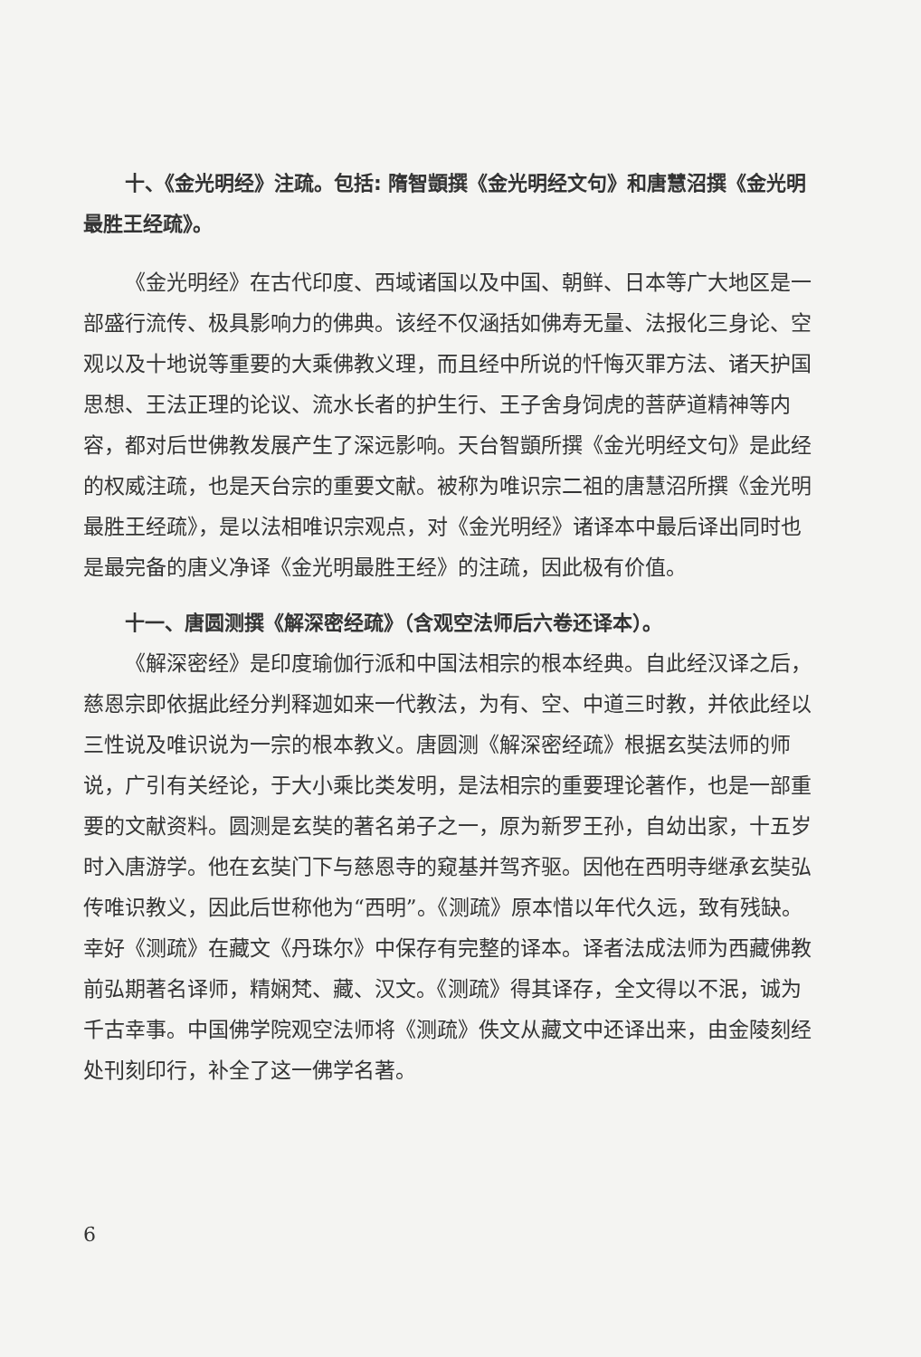十、《金光明经》注疏。包括: 隋智顗撰《金光明经文句》和唐慧沼撰《金光明最胜王经疏》。
《金光明经》在古代印度、西域诸国以及中国、朝鲜、日本等广大地区是一部盛行流传、极具影响力的佛典。该经不仅涵括如佛寿无量、法报化三身论、空观以及十地说等重要的大乘佛教义理，而且经中所说的忏悔灭罪方法、诸天护国思想、王法正理的论议、流水长者的护生行、王子舍身饲虎的菩萨道精神等内容，都对后世佛教发展产生了深远影响。天台智顗所撰《金光明经文句》是此经的权威注疏，也是天台宗的重要文献。被称为唯识宗二祖的唐慧沼所撰《金光明最胜王经疏》，是以法相唯识宗观点，对《金光明经》诸译本中最后译出同时也是最完备的唐义净译《金光明最胜王经》的注疏，因此极有价值。
十一、唐圆测撰《解深密经疏》（含观空法师后六卷还译本）。
《解深密经》是印度瑜伽行派和中国法相宗的根本经典。自此经汉译之后，慈恩宗即依据此经分判释迦如来一代教法，为有、空、中道三时教，并依此经以三性说及唯识说为一宗的根本教义。唐圆测《解深密经疏》根据玄奘法师的师说，广引有关经论，于大小乘比类发明，是法相宗的重要理论著作，也是一部重要的文献资料。圆测是玄奘的著名弟子之一，原为新罗王孙，自幼出家，十五岁时入唐游学。他在玄奘门下与慈恩寺的窥基并驾齐驱。因他在西明寺继承玄奘弘传唯识教义，因此后世称他为“西明”。《测疏》原本惜以年代久远，致有残缺。幸好《测疏》在藏文《丹珠尔》中保存有完整的译本。译者法成法师为西藏佛教前弘期著名译师，精娴梵、藏、汉文。《测疏》得其译存，全文得以不泯，诚为千古幸事。中国佛学院观空法师将《测疏》佚文从藏文中还译出来，由金陵刻经处刊刻印行，补全了这一佛学名著。
6